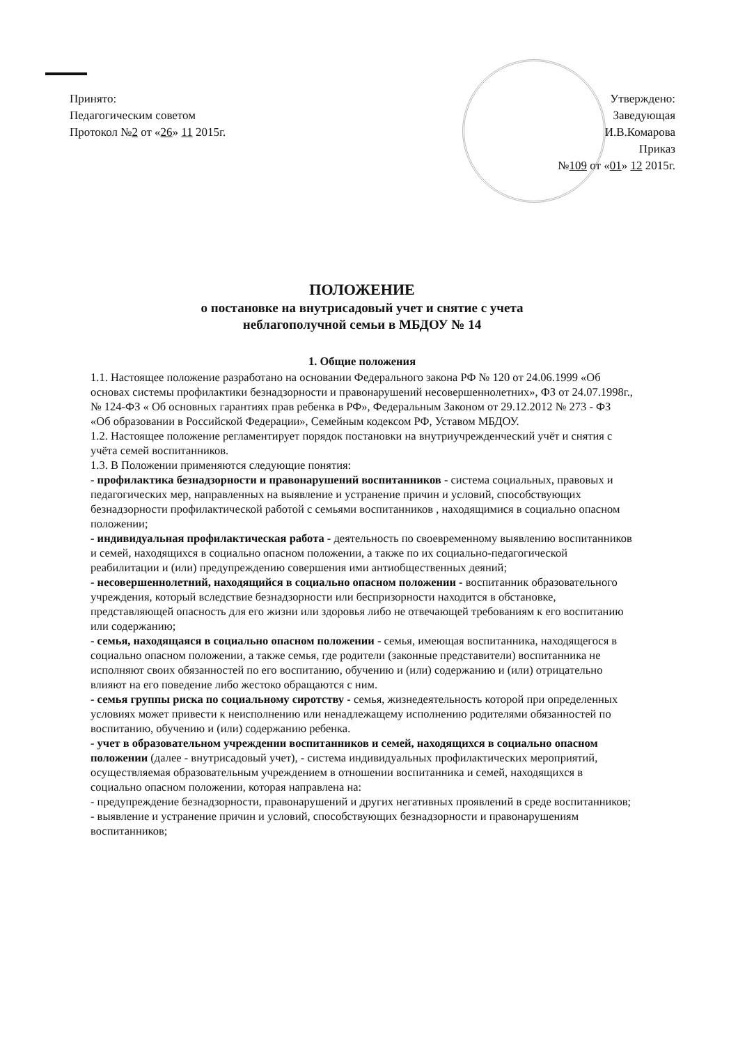Принято:
Педагогическим советом
Протокол №2 от «26» 11 2015г.
Утверждено:
Заведующая
И.В.Комарова
Приказ
№109 от «01» 12 2015г.
ПОЛОЖЕНИЕ
о постановке на внутрисадовый учет и снятие с учета
неблагополучной семьи в МБДОУ № 14
1. Общие положения
1.1. Настоящее положение разработано на основании Федерального закона РФ № 120 от 24.06.1999 «Об основах системы профилактики безнадзорности и правонарушений несовершеннолетних», ФЗ от 24.07.1998г., № 124-ФЗ « Об основных гарантиях прав ребенка в РФ», Федеральным Законом от 29.12.2012 № 273 - ФЗ «Об образовании в Российской Федерации», Семейным кодексом РФ, Уставом МБДОУ.
1.2. Настоящее положение регламентирует порядок постановки на внутриучрежденческий учёт и снятия с учёта семей воспитанников.
1.3. В Положении применяются следующие понятия:
- профилактика безнадзорности и правонарушений воспитанников - система социальных, правовых и педагогических мер, направленных на выявление и устранение причин и условий, способствующих безнадзорности профилактической работой с семьями воспитанников , находящимися в социально опасном положении;
- индивидуальная профилактическая работа - деятельность по своевременному выявлению воспитанников и семей, находящихся в социально опасном положении, а также по их социально-педагогической реабилитации и (или) предупреждению совершения ими антиобщественных деяний;
- несовершеннолетний, находящийся в социально опасном положении - воспитанник образовательного учреждения, который вследствие безнадзорности или беспризорности находится в обстановке, представляющей опасность для его жизни или здоровья либо не отвечающей требованиям к его воспитанию или содержанию;
- семья, находящаяся в социально опасном положении - семья, имеющая воспитанника, находящегося в социально опасном положении, а также семья, где родители (законные представители) воспитанника не исполняют своих обязанностей по его воспитанию, обучению и (или) содержанию и (или) отрицательно влияют на его поведение либо жестоко обращаются с ним.
- семья группы риска по социальному сиротству - семья, жизнедеятельность которой при определенных условиях может привести к неисполнению или ненадлежащему исполнению родителями обязанностей по воспитанию, обучению и (или) содержанию ребенка.
- учет в образовательном учреждении воспитанников и семей, находящихся в социально опасном положении (далее - внутрисадовый учет), - система индивидуальных профилактических мероприятий, осуществляемая образовательным учреждением в отношении воспитанника и семей, находящихся в социально опасном положении, которая направлена на:
- предупреждение безнадзорности, правонарушений и других негативных проявлений в среде воспитанников;
- выявление и устранение причин и условий, способствующих безнадзорности и правонарушениям воспитанников;